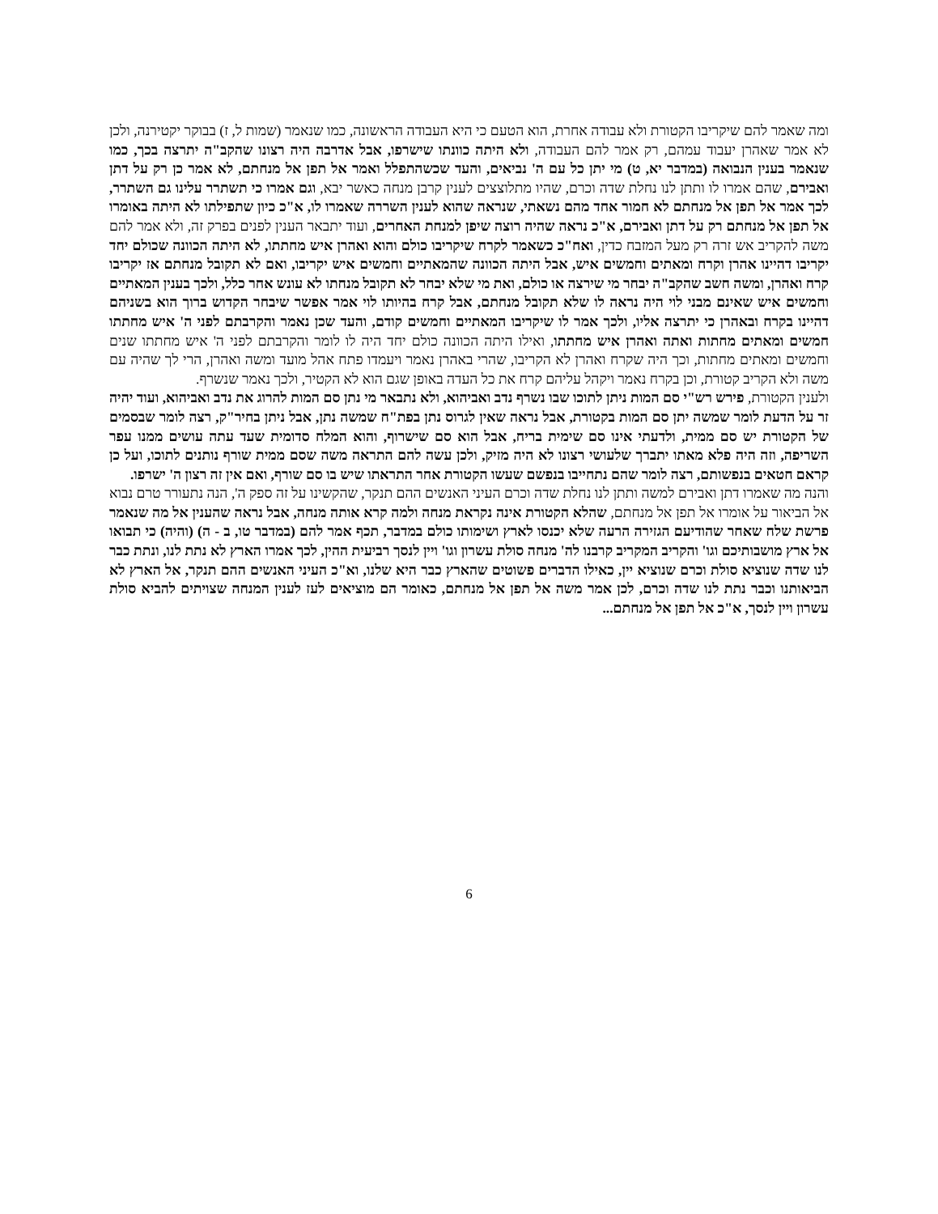ומה שאמר להם שיקריבו הקטורת ולא עבודה אחרת, הוא הטעם כי היא העבודה הראשונה, כמו שנאמר (שמות ל, ז) בבוקר יקטירנה, ולכן לא אמר שאהרן יעבוד עמהם, רק אמר להם העבודה, ולא היתה כוונתו שישרפו, אבל אדרבה היה רצונו שהקב"ה יתרצה בכך, כמו שנאמר בענין הנבואה (במדבר יא, ט) מי יתן כל עם ה' נביאים, והעד שכשהתפלל ואמר אל תפן אל מנחתם, לא אמר כן רק על דתן ואבירם, שהם אמרו לו ותתן לנו נחלת שדה וכרם, שהיו מתלוצצים לענין קרבן מנחה כאשר יבא, וגם אמרו כי תשתרר עלינו גם השתרר, לכך אמר אל תפן אל מנחתם לא חמור אחד מהם נשאתי, שנראה שהוא לענין השררה שאמרו לו, א"כ כיון שתפילתו לא היתה באומרו אל תפן אל מנחתם רק על דתן ואבירם, א"כ נראה שהיה רוצה שיפן למנחת האחרים, ועוד יתבאר הענין לפנים בפרק זה, ולא אמר להם משה להקריב אש זרה רק מעל המזבח כדין, ואח"כ כשאמר לקרח שיקריבו כולם והוא ואהרן איש מחתתו, לא היתה הכוונה שכולם יחד יקריבו דהיינו אהרן וקרח ומאתים וחמשים איש, אבל היתה הכוונה שהמאתיים וחמשים איש יקריבו, ואם לא תקובל מנחתם אז יקריבו קרח ואהרן, ומשה חשב שהקב"ה יבחר מי שירצה או כולם, ואת מי שלא יבחר לא תקובל מנחתו לא עונש אחר כלל, ולכך בענין המאתיים וחמשים איש שאינם מבני לוי היה נראה לו שלא תקובל מנחתם, אבל קרח בהיותו לוי אמר אפשר שיבחר הקדוש ברוך הוא בשניהם דהיינו בקרח ובאהרן כי יתרצה אליו, ולכך אמר לו שיקריבו המאתיים וחמשים קודם, והעד שכן נאמר והקרבתם לפני ה' איש מחתתו חמשים ומאתים מחתות ואתה ואהרן איש מחתתו, ואילו היתה הכוונה כולם יחד היה לו לומר והקרבתם לפני ה' איש מחתתו שנים וחמשים ומאתים מחתות, וכך היה שקרח ואהרן לא הקריבו, שהרי באהרן נאמר ויעמדו פתח אהל מועד ומשה ואהרן, הרי לך שהיה עם משה ולא הקריב קטורת, וכן בקרח נאמר ויקהל עליהם קרח את כל העדה באופן שגם הוא לא הקטיר, ולכך נאמר שנשרף.
ולענין הקטורת, פירש רש"י סם המות ניתן לתוכו שבו נשרף נדב ואביהוא, ולא נתבאר מי נתן סם המות להרוג את נדב ואביהוא, ועוד יהיה זר על הדעת לומר שמשה יתן סם המות בקטורת, אבל נראה שאין לגרוס נתן בפת"ח שמשה נתן, אבל ניתן בחיר"ק, רצה לומר שבסמים של הקטורת יש סם ממית, ולדעתי אינו סם שימית בריח, אבל הוא סם שישרוף, והוא המלח סדומית שעד עתה עושים ממנו עפר השריפה, וזה היה פלא מאתו יתברך שלעושי רצונו לא היה מזיק, ולכן עשה להם התראה משה שסם ממית שורף נותנים לתוכו, ועל כן קראם חטאים בנפשותם, רצה לומר שהם נתחייבו בנפשם שעשו הקטורת אחר התראתו שיש בו סם שורף, ואם אין זה רצון ה' ישרפו.
והנה מה שאמרו דתן ואבירם למשה ותתן לנו נחלת שדה וכרם העיני האנשים ההם תנקר, שהקשינו על זה ספק ה', הנה נתעורר טרם נבוא אל הביאור על אומרו אל תפן אל מנחתם, שהלא הקטורת אינה נקראת מנחה ולמה קרא אותה מנחה, אבל נראה שהענין אל מה שנאמר פרשת שלח שאחר שהודיעם הגזירה הרעה שלא יכנסו לארץ ושימותו כולם במדבר, תכף אמר להם (במדבר טו, ב - ה) (והיה) כי תבואו אל ארץ מושבותיכם וגו' והקריב המקריב קרבנו לה' מנחה סולת עשרון וגו' ויין לנסך רביעית ההין, לכך אמרו הארץ לא נתת לנו, ונתת כבר לנו שדה שנוציא סולת וכרם שנוציא יין, כאילו הדברים פשוטים שהארץ כבר היא שלנו, וא"כ העיני האנשים ההם תנקר, אל הארץ לא הביאותנו וכבר נתת לנו שדה וכרם, לכן אמר משה אל תפן אל מנחתם, כאומר הם מוציאים לעז לענין המנחה שצויתים להביא סולת עשרון ויין לנסך, א"כ אל תפן אל מנחתם...
6